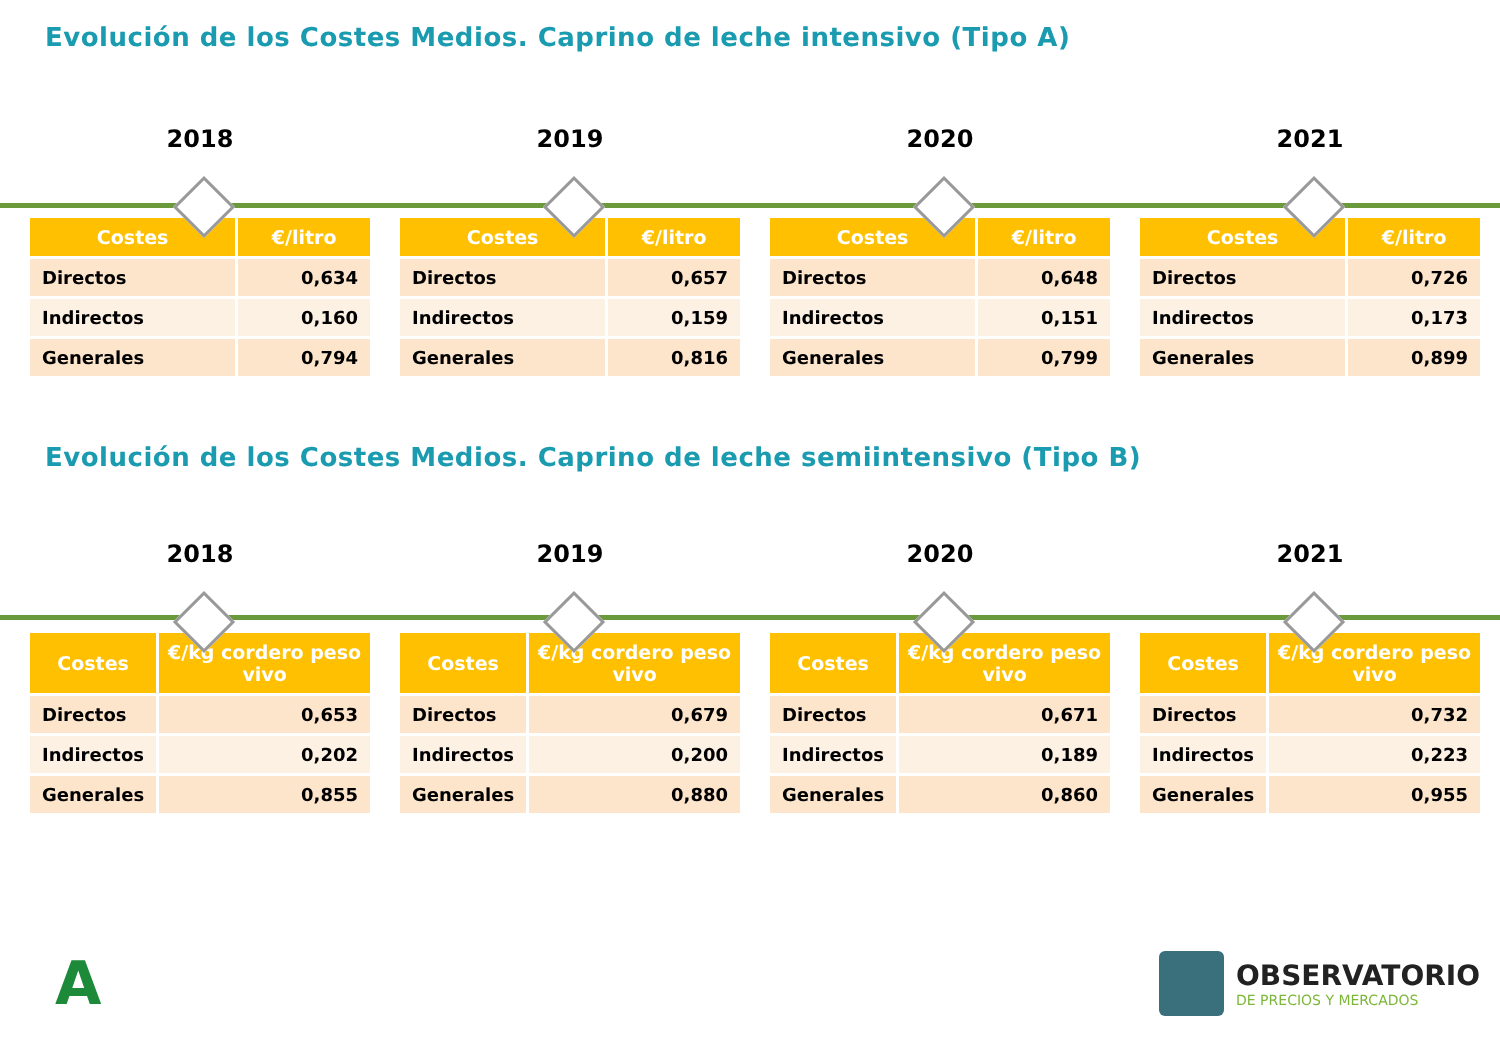Evolución de los Costes Medios. Caprino de leche intensivo (Tipo A)
2018
| Costes | €/litro |
| --- | --- |
| Directos | 0,634 |
| Indirectos | 0,160 |
| Generales | 0,794 |
2019
| Costes | €/litro |
| --- | --- |
| Directos | 0,657 |
| Indirectos | 0,159 |
| Generales | 0,816 |
2020
| Costes | €/litro |
| --- | --- |
| Directos | 0,648 |
| Indirectos | 0,151 |
| Generales | 0,799 |
2021
| Costes | €/litro |
| --- | --- |
| Directos | 0,726 |
| Indirectos | 0,173 |
| Generales | 0,899 |
Evolución de los Costes Medios. Caprino de leche semiintensivo (Tipo B)
2018
| Costes | €/kg cordero peso vivo |
| --- | --- |
| Directos | 0,653 |
| Indirectos | 0,202 |
| Generales | 0,855 |
2019
| Costes | €/kg cordero peso vivo |
| --- | --- |
| Directos | 0,679 |
| Indirectos | 0,200 |
| Generales | 0,880 |
2020
| Costes | €/kg cordero peso vivo |
| --- | --- |
| Directos | 0,671 |
| Indirectos | 0,189 |
| Generales | 0,860 |
2021
| Costes | €/kg cordero peso vivo |
| --- | --- |
| Directos | 0,732 |
| Indirectos | 0,223 |
| Generales | 0,955 |
A
OBSERVATORIO
DE PRECIOS Y MERCADOS